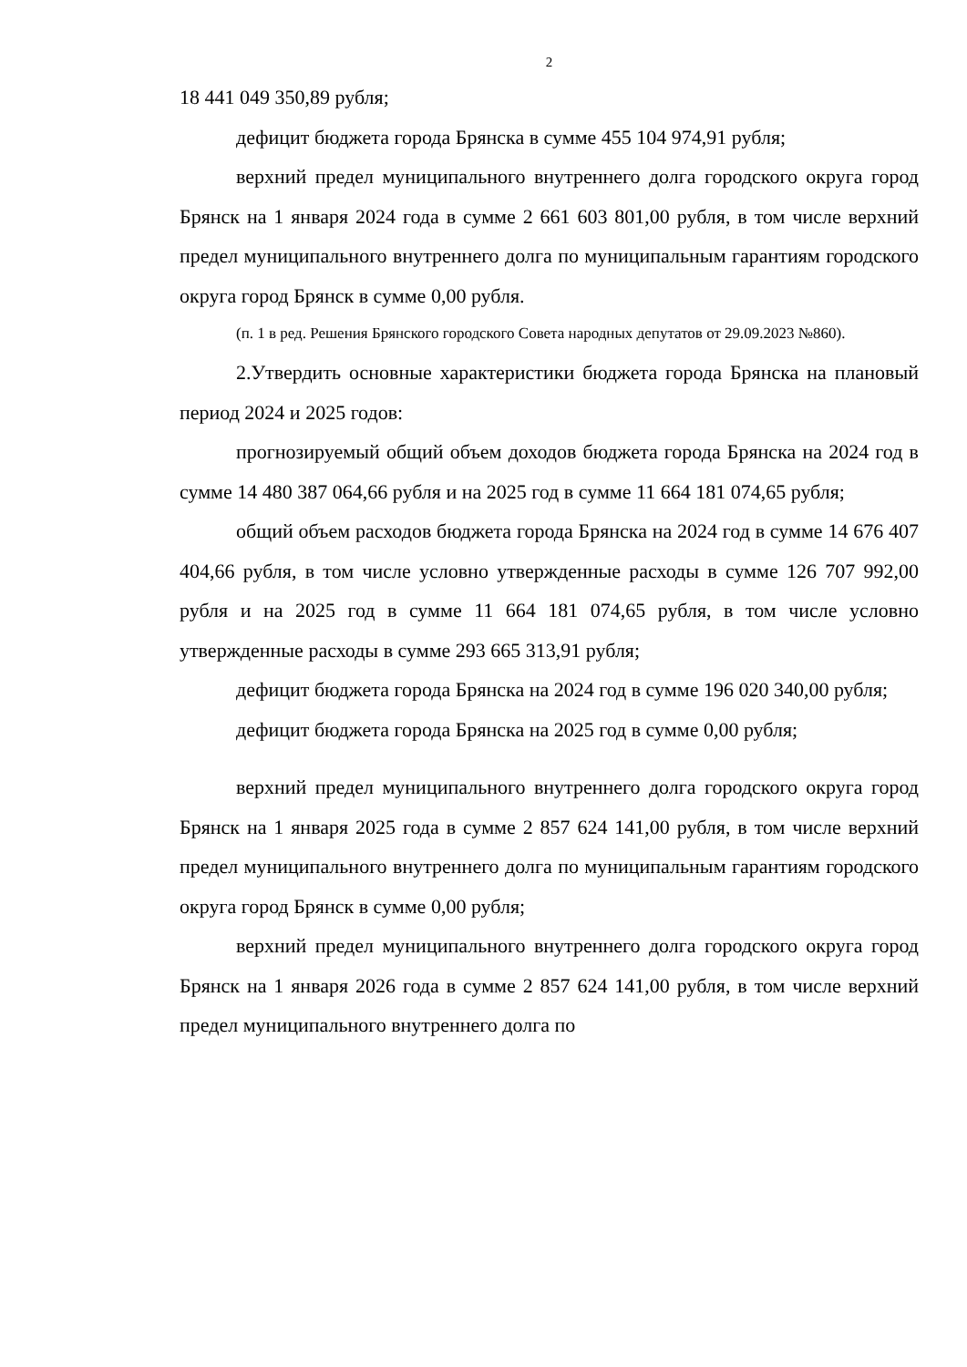2
18 441 049 350,89 рубля;
дефицит бюджета города Брянска в сумме 455 104 974,91 рубля;
верхний предел муниципального внутреннего долга городского округа город Брянск на 1 января 2024 года в сумме 2 661 603 801,00 рубля, в том числе верхний предел муниципального внутреннего долга по муниципальным гарантиям городского округа город Брянск в сумме 0,00 рубля.
(п. 1 в ред. Решения Брянского городского Совета народных депутатов от 29.09.2023 №860).
2.Утвердить основные характеристики бюджета города Брянска на плановый период 2024 и 2025 годов:
прогнозируемый общий объем доходов бюджета города Брянска на 2024 год в сумме 14 480 387 064,66 рубля и на 2025 год в сумме 11 664 181 074,65 рубля;
общий объем расходов бюджета города Брянска на 2024 год в сумме 14 676 407 404,66 рубля, в том числе условно утвержденные расходы в сумме 126 707 992,00 рубля и на 2025 год в сумме 11 664 181 074,65 рубля, в том числе условно утвержденные расходы в сумме 293 665 313,91 рубля;
дефицит бюджета города Брянска на 2024 год в сумме 196 020 340,00 рубля;
дефицит бюджета города Брянска на 2025 год в сумме 0,00 рубля;
верхний предел муниципального внутреннего долга городского округа город Брянск на 1 января 2025 года в сумме 2 857 624 141,00 рубля, в том числе верхний предел муниципального внутреннего долга по муниципальным гарантиям городского округа город Брянск в сумме 0,00 рубля;
верхний предел муниципального внутреннего долга городского округа город Брянск на 1 января 2026 года в сумме 2 857 624 141,00 рубля, в том числе верхний предел муниципального внутреннего долга по